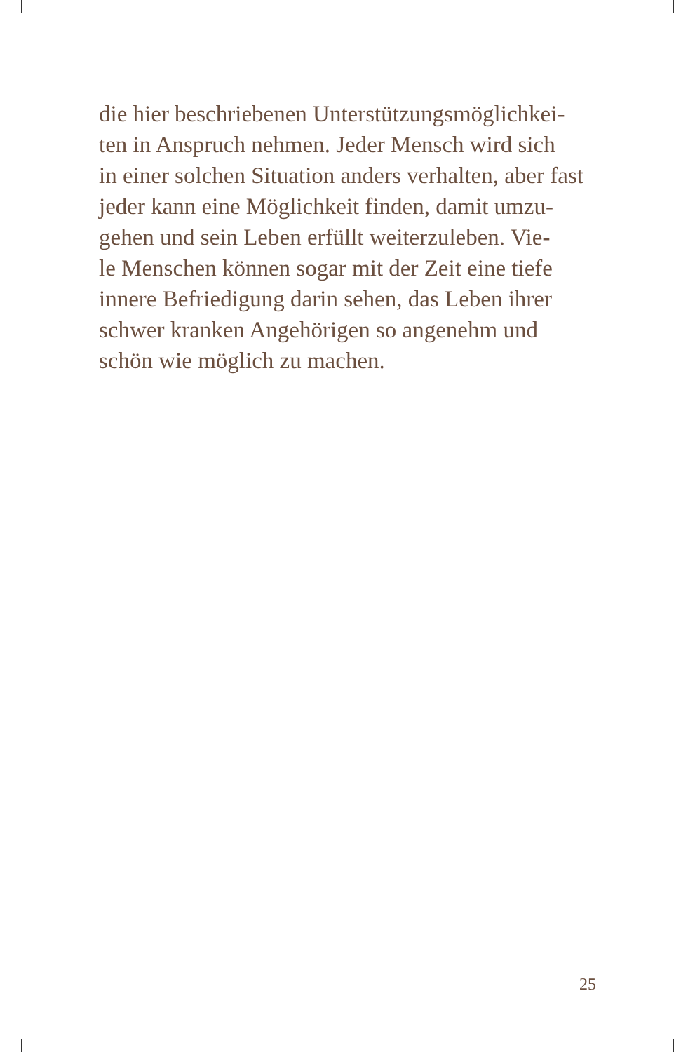die hier beschriebenen Unterstützungsmöglichkei-
ten in Anspruch nehmen. Jeder Mensch wird sich
in einer solchen Situation anders verhalten, aber fast
jeder kann eine Möglichkeit finden, damit umzu-
gehen und sein Leben erfüllt weiterzuleben. Vie-
le Menschen können sogar mit der Zeit eine tiefe
innere Befriedigung darin sehen, das Leben ihrer
schwer kranken Angehörigen so angenehm und
schön wie möglich zu machen.
25